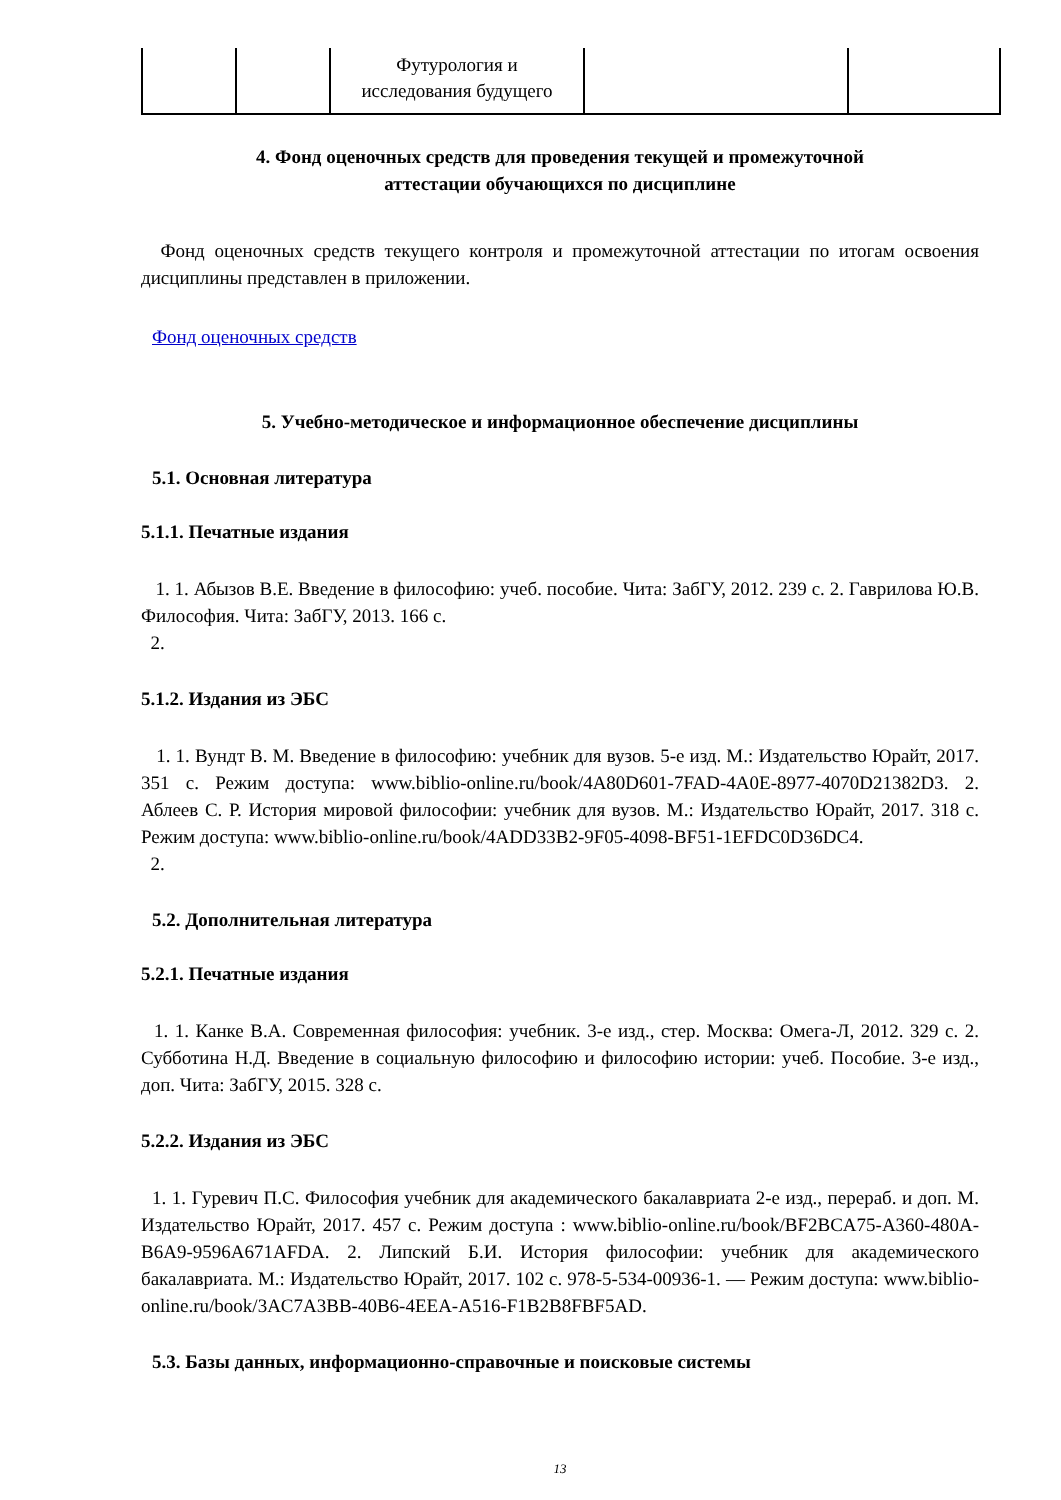| | | Футурология и исследования будущего | | |
4. Фонд оценочных средств для проведения текущей и промежуточной
аттестации обучающихся по дисциплине
Фонд оценочных средств текущего контроля и промежуточной аттестации по итогам освоения дисциплины представлен в приложении.
Фонд оценочных средств
5. Учебно-методическое и информационное обеспечение дисциплины
5.1. Основная литература
5.1.1. Печатные издания
1. 1. Абызов В.Е. Введение в философию: учеб. пособие. Чита: ЗабГУ, 2012. 239 с. 2. Гаврилова Ю.В. Философия. Чита: ЗабГУ, 2013. 166 с.
2.
5.1.2. Издания из ЭБС
1. 1. Вундт В. М. Введение в философию: учебник для вузов. 5-е изд. М.: Издательство Юрайт, 2017. 351 с. Режим доступа: www.biblio-online.ru/book/4A80D601-7FAD-4A0E-8977-4070D21382D3. 2. Аблеев С. Р. История мировой философии: учебник для вузов. М.: Издательство Юрайт, 2017. 318 с. Режим доступа: www.biblio-online.ru/book/4ADD33B2-9F05-4098-BF51-1EFDC0D36DC4.
2.
5.2. Дополнительная литература
5.2.1. Печатные издания
1. 1. Канке В.А. Современная философия: учебник. 3-е изд., стер. Москва: Омега-Л, 2012. 329 с. 2. Субботина Н.Д. Введение в социальную философию и философию истории: учеб. Пособие. 3-е изд., доп. Чита: ЗабГУ, 2015. 328 с.
5.2.2. Издания из ЭБС
1. 1. Гуревич П.С. Философия учебник для академического бакалавриата 2-е изд., перераб. и доп. М. Издательство Юрайт, 2017. 457 с. Режим доступа : www.biblio-online.ru/book/BF2BCA75-A360-480A-B6A9-9596A671AFDA. 2. Липский Б.И. История философии: учебник для академического бакалавриата. М.: Издательство Юрайт, 2017. 102 с. 978-5-534-00936-1. — Режим доступа: www.biblio-online.ru/book/3AC7A3BB-40B6-4EEA-A516-F1B2B8FBF5AD.
5.3. Базы данных, информационно-справочные и поисковые системы
13